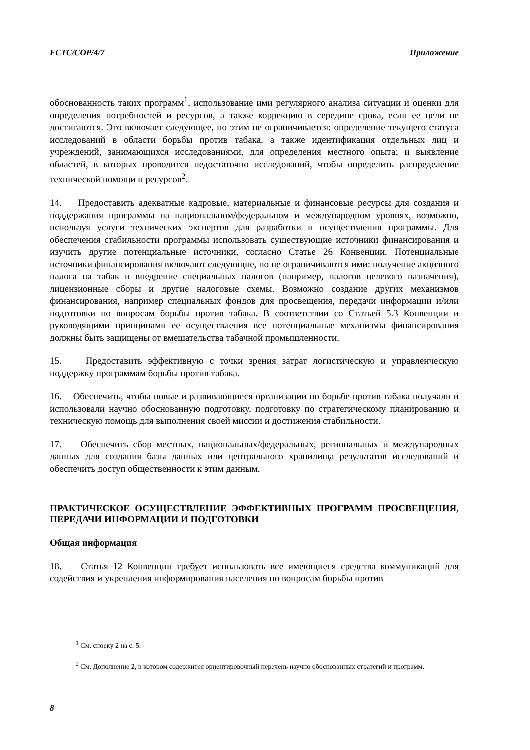FCTC/COP/4/7 Приложение
обоснованность таких программ<sup>1</sup>, использование ими регулярного анализа ситуации и оценки для определения потребностей и ресурсов, а также коррекцию в середине срока, если ее цели не достигаются. Это включает следующее, но этим не ограничивается: определение текущего статуса исследований в области борьбы против табака, а также идентификация отдельных лиц и учреждений, занимающихся исследованиями, для определения местного опыта; и выявление областей, в которых проводится недостаточно исследований, чтобы определить распределение технической помощи и ресурсов<sup>2</sup>.
14. Предоставить адекватные кадровые, материальные и финансовые ресурсы для создания и поддержания программы на национальном/федеральном и международном уровнях, возможно, используя услуги технических экспертов для разработки и осуществления программы. Для обеспечения стабильности программы использовать существующие источники финансирования и изучить другие потенциальные источники, согласно Статье 26 Конвенции. Потенциальные источники финансирования включают следующие, но не ограничиваются ими: получение акцизного налога на табак и внедрение специальных налогов (например, налогов целевого назначения), лицензионные сборы и другие налоговые схемы. Возможно создание других механизмов финансирования, например специальных фондов для просвещения, передачи информации и/или подготовки по вопросам борьбы против табака. В соответствии со Статьей 5.3 Конвенции и руководящими принципами ее осуществления все потенциальные механизмы финансирования должны быть защищены от вмешательства табачной промышленности.
15. Предоставить эффективную с точки зрения затрат логистическую и управленческую поддержку программам борьбы против табака.
16. Обеспечить, чтобы новые и развивающиеся организации по борьбе против табака получали и использовали научно обоснованную подготовку, подготовку по стратегическому планированию и техническую помощь для выполнения своей миссии и достижения стабильности.
17. Обеспечить сбор местных, национальных/федеральных, региональных и международных данных для создания базы данных или центрального хранилища результатов исследований и обеспечить доступ общественности к этим данным.
ПРАКТИЧЕСКОЕ ОСУЩЕСТВЛЕНИЕ ЭФФЕКТИВНЫХ ПРОГРАММ ПРОСВЕЩЕНИЯ, ПЕРЕДАЧИ ИНФОРМАЦИИ И ПОДГОТОВКИ
Общая информация
18. Статья 12 Конвенции требует использовать все имеющиеся средства коммуникаций для содействия и укрепления информирования населения по вопросам борьбы против
<sup>1</sup> См. сноску 2 на с. 5.
<sup>2</sup> См. Дополнение 2, в котором содержится ориентировочный перечень научно обоснованных стратегий и программ.
8